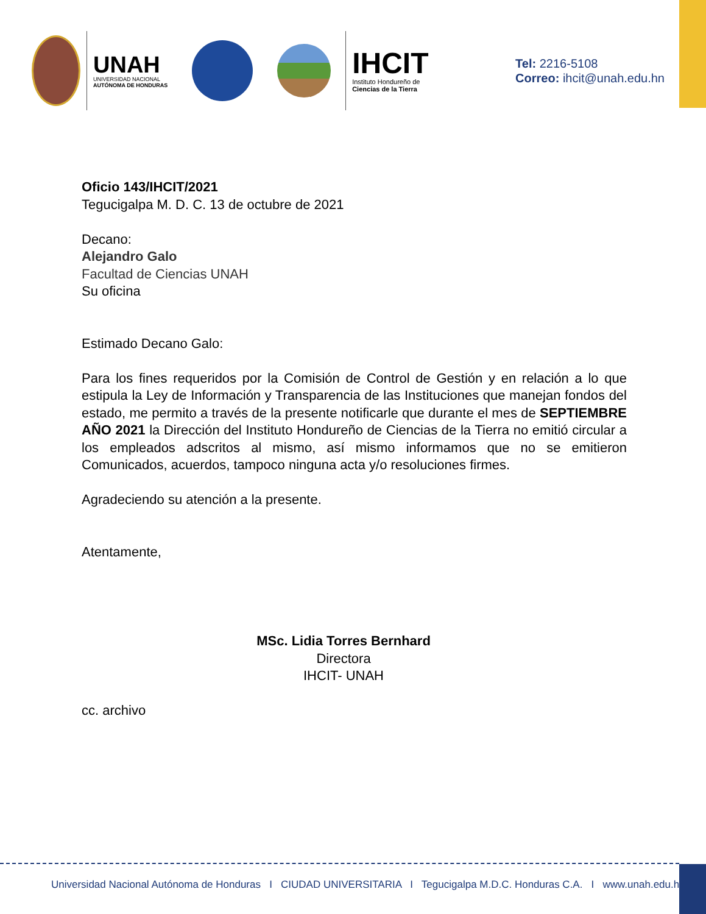UNAH
UNIVERSIDAD NACIONAL
AUTÓNOMA DE HONDURAS
IHCIT
Instituto Hondureño de
Ciencias de la Tierra
Tel: 2216-5108
Correo: ihcit@unah.edu.hn
Oficio 143/IHCIT/2021
Tegucigalpa M. D. C. 13 de octubre de 2021
Decano:
Alejandro Galo
Facultad de Ciencias UNAH
Su oficina
Estimado Decano Galo:
Para los fines requeridos por la Comisión de Control de Gestión y en relación a lo que estipula la Ley de Información y Transparencia de las Instituciones que manejan fondos del estado, me permito a través de la presente notificarle que durante el mes de SEPTIEMBRE AÑO 2021 la Dirección del Instituto Hondureño de Ciencias de la Tierra no emitió circular a los empleados adscritos al mismo, así mismo informamos que no se emitieron Comunicados, acuerdos, tampoco ninguna acta y/o resoluciones firmes.
Agradeciendo su atención a la presente.
Atentamente,
MSc. Lidia Torres Bernhard
Directora
IHCIT- UNAH
cc. archivo
Universidad Nacional Autónoma de Honduras I CIUDAD UNIVERSITARIA I Tegucigalpa M.D.C. Honduras C.A. I www.unah.edu.hn